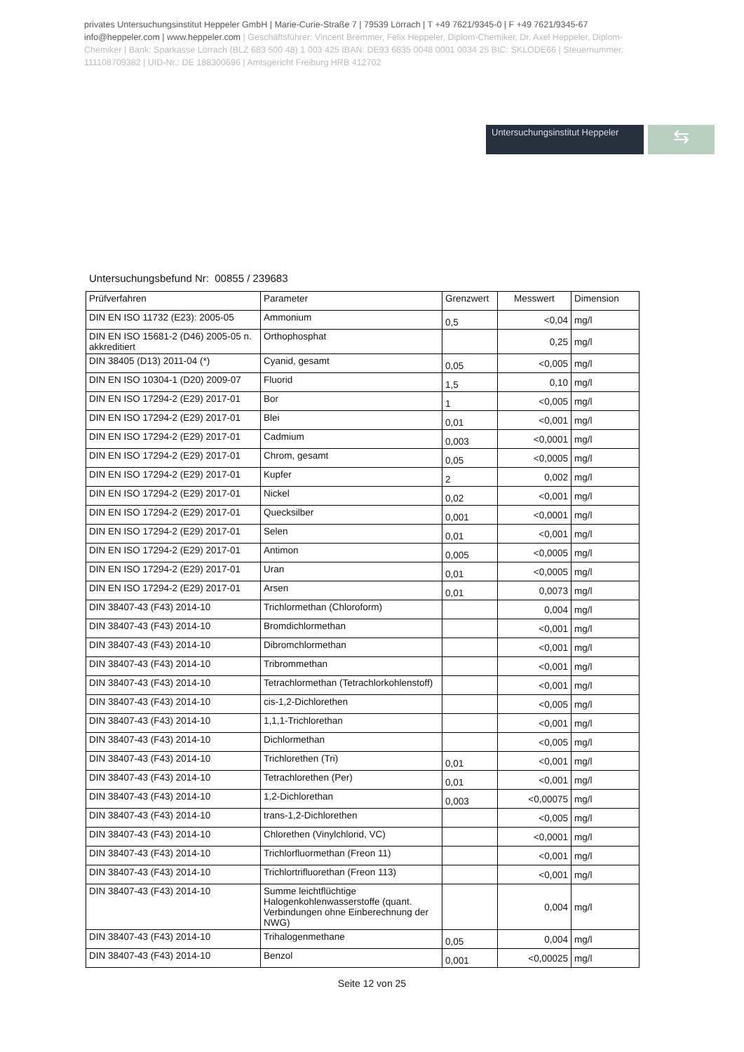privates Untersuchungsinstitut Heppeler GmbH | Marie-Curie-Straße 7 | 79539 Lörrach | T +49 7621/9345-0 | F +49 7621/9345-67
info@heppeler.com | www.heppeler.com | Geschäftsführer: Vincent Bremmer, Felix Heppeler, Diplom-Chemiker, Dr. Axel Heppeler, Diplom-Chemiker | Bank: Sparkasse Lörrach (BLZ 683 500 48) 1 003 425 IBAN: DE93 6835 0048 0001 0034 25 BIC: SKLODE66 | Steuernummer: 11110870938​2 | UID-Nr.: DE 188300696 | Amtsgericht Freiburg HRB 412702
Untersuchungsinstitut Heppeler
⇆
Untersuchungsbefund Nr: 00855 / 239683
| Prüfverfahren | Parameter | Grenzwert | Messwert | Dimension |
| --- | --- | --- | --- | --- |
| DIN EN ISO 11732 (E23): 2005-05 | Ammonium | 0,5 | <0,04 | mg/l |
| DIN EN ISO 15681-2 (D46) 2005-05 n. akkreditiert | Orthophosphat | | 0,25 | mg/l |
| DIN 38405 (D13) 2011-04 (*) | Cyanid, gesamt | 0,05 | <0,005 | mg/l |
| DIN EN ISO 10304-1 (D20) 2009-07 | Fluorid | 1,5 | 0,10 | mg/l |
| DIN EN ISO 17294-2 (E29) 2017-01 | Bor | 1 | <0,005 | mg/l |
| DIN EN ISO 17294-2 (E29) 2017-01 | Blei | 0,01 | <0,001 | mg/l |
| DIN EN ISO 17294-2 (E29) 2017-01 | Cadmium | 0,003 | <0,0001 | mg/l |
| DIN EN ISO 17294-2 (E29) 2017-01 | Chrom, gesamt | 0,05 | <0,0005 | mg/l |
| DIN EN ISO 17294-2 (E29) 2017-01 | Kupfer | 2 | 0,002 | mg/l |
| DIN EN ISO 17294-2 (E29) 2017-01 | Nickel | 0,02 | <0,001 | mg/l |
| DIN EN ISO 17294-2 (E29) 2017-01 | Quecksilber | 0,001 | <0,0001 | mg/l |
| DIN EN ISO 17294-2 (E29) 2017-01 | Selen | 0,01 | <0,001 | mg/l |
| DIN EN ISO 17294-2 (E29) 2017-01 | Antimon | 0,005 | <0,0005 | mg/l |
| DIN EN ISO 17294-2 (E29) 2017-01 | Uran | 0,01 | <0,0005 | mg/l |
| DIN EN ISO 17294-2 (E29) 2017-01 | Arsen | 0,01 | 0,0073 | mg/l |
| DIN 38407-43 (F43) 2014-10 | Trichlormethan (Chloroform) | | 0,004 | mg/l |
| DIN 38407-43 (F43) 2014-10 | Bromdichlormethan | | <0,001 | mg/l |
| DIN 38407-43 (F43) 2014-10 | Dibromchlormethan | | <0,001 | mg/l |
| DIN 38407-43 (F43) 2014-10 | Tribrommethan | | <0,001 | mg/l |
| DIN 38407-43 (F43) 2014-10 | Tetrachlormethan (Tetrachlorkohlenstoff) | | <0,001 | mg/l |
| DIN 38407-43 (F43) 2014-10 | cis-1,2-Dichlorethen | | <0,005 | mg/l |
| DIN 38407-43 (F43) 2014-10 | 1,1,1-Trichlorethan | | <0,001 | mg/l |
| DIN 38407-43 (F43) 2014-10 | Dichlormethan | | <0,005 | mg/l |
| DIN 38407-43 (F43) 2014-10 | Trichlorethen (Tri) | 0,01 | <0,001 | mg/l |
| DIN 38407-43 (F43) 2014-10 | Tetrachlorethen (Per) | 0,01 | <0,001 | mg/l |
| DIN 38407-43 (F43) 2014-10 | 1,2-Dichlorethan | 0,003 | <0,00075 | mg/l |
| DIN 38407-43 (F43) 2014-10 | trans-1,2-Dichlorethen | | <0,005 | mg/l |
| DIN 38407-43 (F43) 2014-10 | Chlorethen (Vinylchlorid, VC) | | <0,0001 | mg/l |
| DIN 38407-43 (F43) 2014-10 | Trichlorfluormethan (Freon 11) | | <0,001 | mg/l |
| DIN 38407-43 (F43) 2014-10 | Trichlortrifluorethan (Freon 113) | | <0,001 | mg/l |
| DIN 38407-43 (F43) 2014-10 | Summe leichtflüchtige Halogenkohlenwasserstoffe (quant. Verbindungen ohne Einberechnung der NWG) | | 0,004 | mg/l |
| DIN 38407-43 (F43) 2014-10 | Trihalogenmethane | 0,05 | 0,004 | mg/l |
| DIN 38407-43 (F43) 2014-10 | Benzol | 0,001 | <0,00025 | mg/l |
Seite 12 von 25